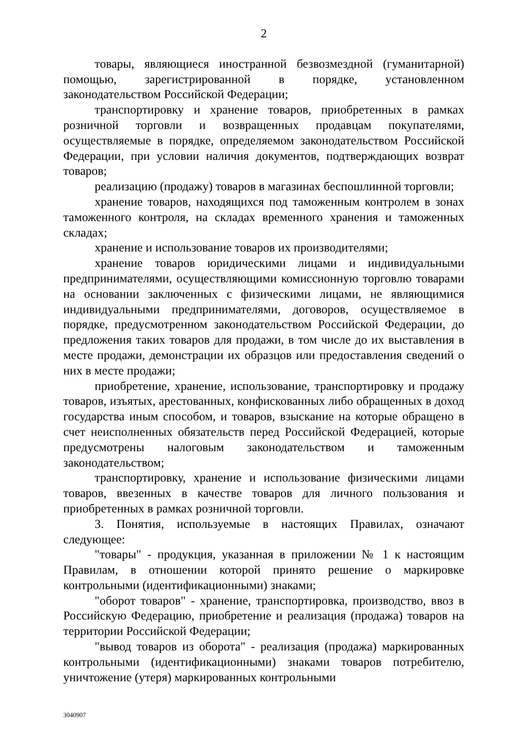2
товары, являющиеся иностранной безвозмездной (гуманитарной) помощью, зарегистрированной в порядке, установленном законодательством Российской Федерации;
транспортировку и хранение товаров, приобретенных в рамках розничной торговли и возвращенных продавцам покупателями, осуществляемые в порядке, определяемом законодательством Российской Федерации, при условии наличия документов, подтверждающих возврат товаров;
реализацию (продажу) товаров в магазинах беспошлинной торговли;
хранение товаров, находящихся под таможенным контролем в зонах таможенного контроля, на складах временного хранения и таможенных складах;
хранение и использование товаров их производителями;
хранение товаров юридическими лицами и индивидуальными предпринимателями, осуществляющими комиссионную торговлю товарами на основании заключенных с физическими лицами, не являющимися индивидуальными предпринимателями, договоров, осуществляемое в порядке, предусмотренном законодательством Российской Федерации, до предложения таких товаров для продажи, в том числе до их выставления в месте продажи, демонстрации их образцов или предоставления сведений о них в месте продажи;
приобретение, хранение, использование, транспортировку и продажу товаров, изъятых, арестованных, конфискованных либо обращенных в доход государства иным способом, и товаров, взыскание на которые обращено в счет неисполненных обязательств перед Российской Федерацией, которые предусмотрены налоговым законодательством и таможенным законодательством;
транспортировку, хранение и использование физическими лицами товаров, ввезенных в качестве товаров для личного пользования и приобретенных в рамках розничной торговли.
3. Понятия, используемые в настоящих Правилах, означают следующее:
"товары" - продукция, указанная в приложении № 1 к настоящим Правилам, в отношении которой принято решение о маркировке контрольными (идентификационными) знаками;
"оборот товаров" - хранение, транспортировка, производство, ввоз в Российскую Федерацию, приобретение и реализация (продажа) товаров на территории Российской Федерации;
"вывод товаров из оборота" - реализация (продажа) маркированных контрольными (идентификационными) знаками товаров потребителю, уничтожение (утеря) маркированных контрольными
3040907